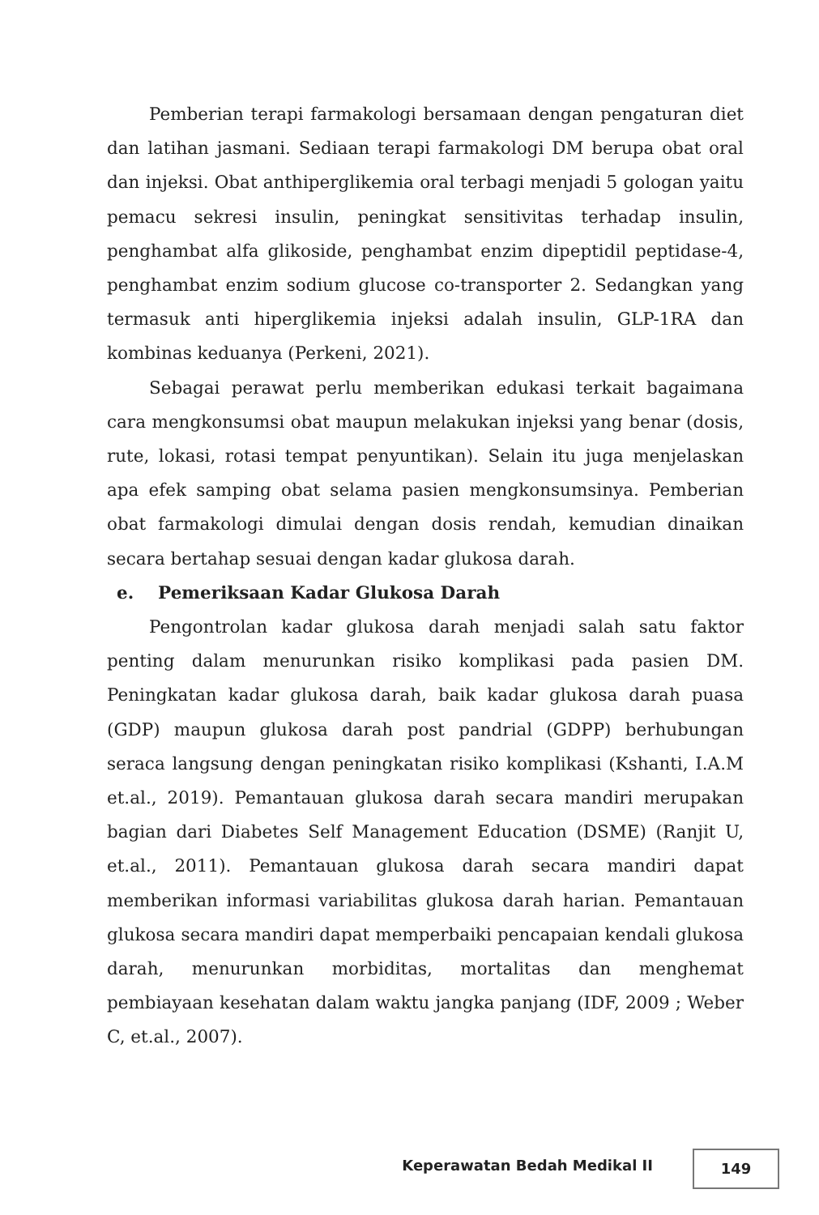Pemberian terapi farmakologi bersamaan dengan pengaturan diet dan latihan jasmani. Sediaan terapi farmakologi DM berupa obat oral dan injeksi. Obat anthiperglikemia oral terbagi menjadi 5 gologan yaitu pemacu sekresi insulin, peningkat sensitivitas terhadap insulin, penghambat alfa glikoside, penghambat enzim dipeptidil peptidase-4, penghambat enzim sodium glucose co-transporter 2. Sedangkan yang termasuk anti hiperglikemia injeksi adalah insulin, GLP-1RA dan kombinas keduanya (Perkeni, 2021).
Sebagai perawat perlu memberikan edukasi terkait bagaimana cara mengkonsumsi obat maupun melakukan injeksi yang benar (dosis, rute, lokasi, rotasi tempat penyuntikan). Selain itu juga menjelaskan apa efek samping obat selama pasien mengkonsumsinya. Pemberian obat farmakologi dimulai dengan dosis rendah, kemudian dinaikan secara bertahap sesuai dengan kadar glukosa darah.
e. Pemeriksaan Kadar Glukosa Darah
Pengontrolan kadar glukosa darah menjadi salah satu faktor penting dalam menurunkan risiko komplikasi pada pasien DM. Peningkatan kadar glukosa darah, baik kadar glukosa darah puasa (GDP) maupun glukosa darah post pandrial (GDPP) berhubungan seraca langsung dengan peningkatan risiko komplikasi (Kshanti, I.A.M et.al., 2019). Pemantauan glukosa darah secara mandiri merupakan bagian dari Diabetes Self Management Education (DSME) (Ranjit U, et.al., 2011). Pemantauan glukosa darah secara mandiri dapat memberikan informasi variabilitas glukosa darah harian. Pemantauan glukosa secara mandiri dapat memperbaiki pencapaian kendali glukosa darah, menurunkan morbiditas, mortalitas dan menghemat pembiayaan kesehatan dalam waktu jangka panjang (IDF, 2009 ; Weber C, et.al., 2007).
Keperawatan Bedah Medikal II 149